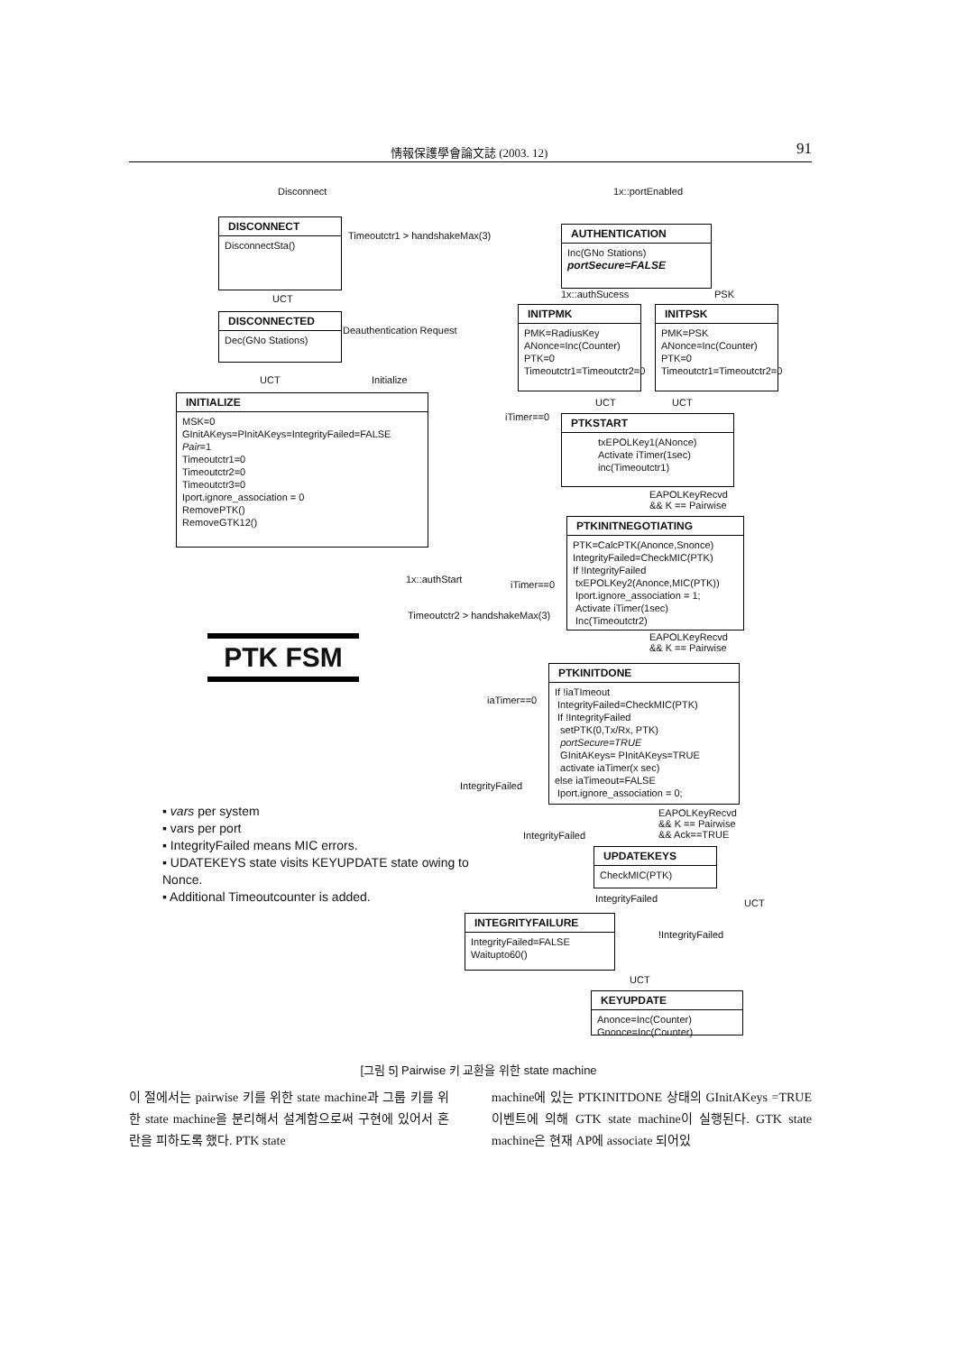情報保護學會論文誌 (2003. 12) 91
Disconnect 1x::portEnabled
DISCONNECT
DisconnectSta()
Timeoutctr1 > handshakeMax(3)
AUTHENTICATION
Inc(GNo Stations)
portSecure=FALSE
UCT 1x::authSucess PSK
DISCONNECTED
Dec(GNo Stations)
Deauthentication Request
INITPMK
PMK=RadiusKey
ANonce=Inc(Counter)
PTK=0
Timeoutctr1=Timeoutctr2=0
INITPSK
PMK=PSK
ANonce=Inc(Counter)
PTK=0
Timeoutctr1=Timeoutctr2=0
UCT Initialize
INITIALIZE
MSK=0
GInitAKeys=PInitAKeys=IntegrityFailed=FALSE
Pair=1
Timeoutctr1=0
Timeoutctr2=0
Timeoutctr3=0
Iport.ignore_association = 0
RemovePTK()
RemoveGTK12()
UCT UCT
iTimer==0
PTKSTART
txEPOLKey1(ANonce)
Activate iTimer(1sec)
inc(Timeoutctr1)
EAPOLKeyRecvd
&& K == Pairwise
PTKINITNEGOTIATING
PTK=CalcPTK(Anonce,Snonce)
IntegrityFailed=CheckMIC(PTK)
If !IntegrityFailed
txEPOLKey2(Anonce,MIC(PTK))
Iport.ignore_association = 1;
Activate iTimer(1sec)
Inc(Timeoutctr2)
1x::authStart iTimer==0
Timeoutctr2 > handshakeMax(3)
PTK FSM
EAPOLKeyRecvd
&& K == Pairwise
PTKINITDONE
If !iaTImeout
IntegrityFailed=CheckMIC(PTK)
If !IntegrityFailed
setPTK(0,Tx/Rx, PTK)
portSecure=TRUE
GInitAKeys= PInitAKeys=TRUE
activate iaTimer(x sec)
else iaTimeout=FALSE
Iport.ignore_association = 0;
iaTimer==0
IntegrityFailed
▪ vars per system
▪ vars per port
▪ IntegrityFailed means MIC errors.
▪ UDATEKEYS state visits KEYUPDATE state owing to Nonce.
▪ Additional Timeoutcounter is added.
EAPOLKeyRecvd
&& K == Pairwise
&& Ack==TRUE
IntegrityFailed
UPDATEKEYS
CheckMIC(PTK)
IntegrityFailed UCT
INTEGRITYFAILURE
IntegrityFailed=FALSE
Waitupto60()
!IntegrityFailed
UCT
KEYUPDATE
Anonce=Inc(Counter)
Gnonce=Inc(Counter)
[그림 5] Pairwise 키 교환을 위한 state machine
이 절에서는 pairwise 키를 위한 state machine과 그룹 키를 위한 state machine을 분리해서 설계함으로써 구현에 있어서 혼란을 피하도록 했다. PTK state
machine에 있는 PTKINITDONE 상태의 GInitAKeys =TRUE 이벤트에 의해 GTK state machine이 실행된다. GTK state machine은 현재 AP에 associate 되어있